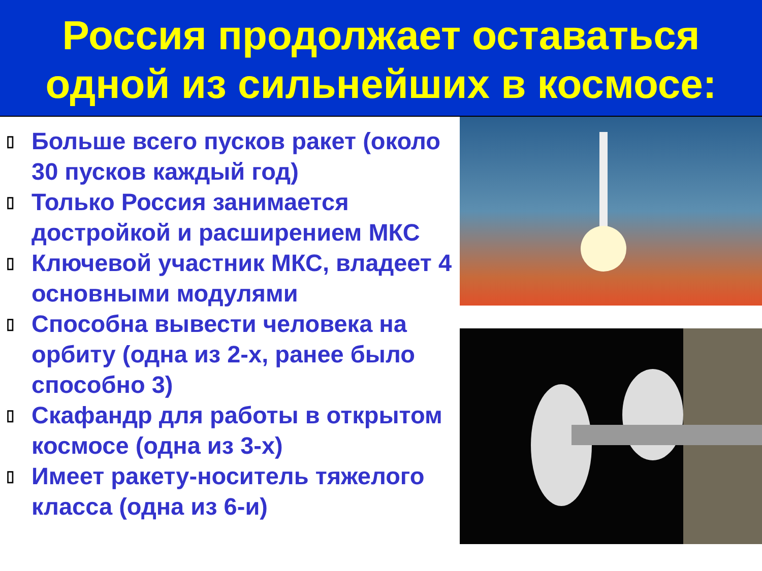Россия продолжает оставаться
одной из сильнейших в космосе:
▯ Больше всего пусков ракет (около 30 пусков каждый год)
▯ Только Россия занимается достройкой и расширением МКС
▯ Ключевой участник МКС, владеет 4 основными модулями
▯ Способна вывести человека на орбиту (одна из 2-х, ранее было способно 3)
▯ Скафандр для работы в открытом космосе (одна из 3-х)
▯ Имеет ракету-носитель тяжелого класса (одна из 6-и)